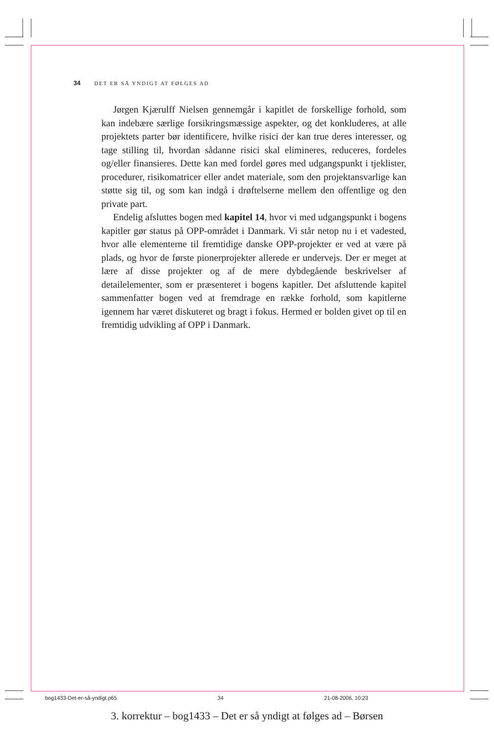34 DET ER SÅ YNDIGT AT FØLGES AD
Jørgen Kjærulff Nielsen gennemgår i kapitlet de forskellige forhold, som kan indebære særlige forsikringsmæssige aspekter, og det konkluderes, at alle projektets parter bør identificere, hvilke risici der kan true deres interesser, og tage stilling til, hvordan sådanne risici skal elimineres, reduceres, fordeles og/eller finansieres. Dette kan med fordel gøres med udgangspunkt i tjeklister, procedurer, risikomatricer eller andet materiale, som den projektansvarlige kan støtte sig til, og som kan indgå i drøftelserne mellem den offentlige og den private part.
Endelig afsluttes bogen med kapitel 14, hvor vi med udgangspunkt i bogens kapitler gør status på OPP-området i Danmark. Vi står netop nu i et vadested, hvor alle elementerne til fremtidige danske OPP-projekter er ved at være på plads, og hvor de første pionerprojekter allerede er undervejs. Der er meget at lære af disse projekter og af de mere dybdegående beskrivelser af detailelementer, som er præsenteret i bogens kapitler. Det afsluttende kapitel sammenfatter bogen ved at fremdrage en række forhold, som kapitlerne igennem har været diskuteret og bragt i fokus. Hermed er bolden givet op til en fremtidig udvikling af OPP i Danmark.
bog1433-Det-er-så-yndigt.p65 34 21-08-2006, 10:23
3. korrektur – bog1433 – Det er så yndigt at følges ad – Børsen